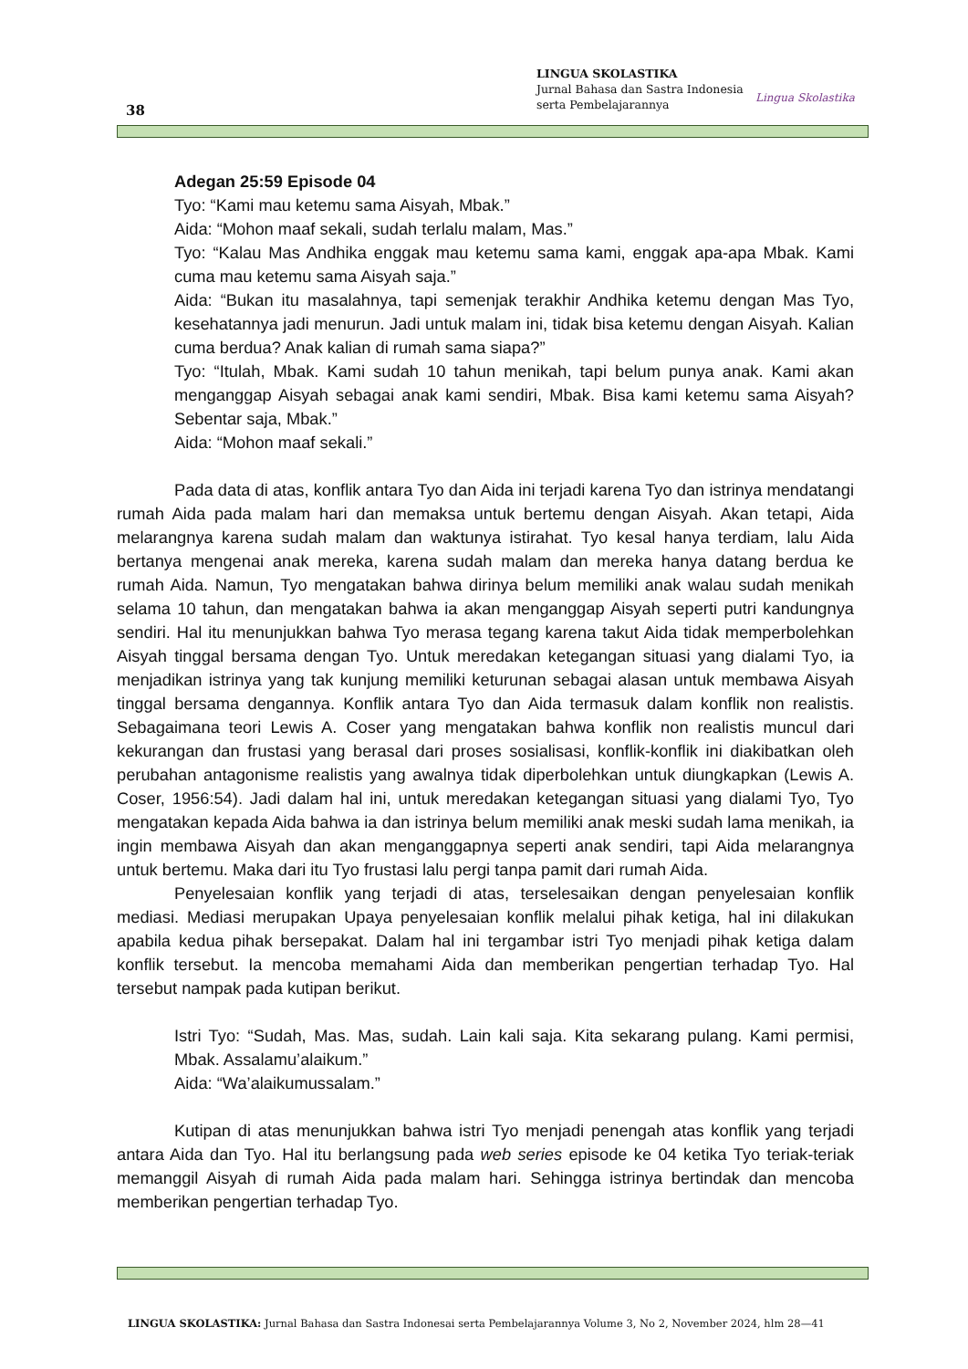38
LINGUA SKOLASTIKA
Jurnal Bahasa dan Sastra Indonesia
serta Pembelajarannya
Lingua Skolastika
Adegan 25:59 Episode 04
Tyo: “Kami mau ketemu sama Aisyah, Mbak.”
Aida: “Mohon maaf sekali, sudah terlalu malam, Mas.”
Tyo: “Kalau Mas Andhika enggak mau ketemu sama kami, enggak apa-apa Mbak. Kami cuma mau ketemu sama Aisyah saja.”
Aida: “Bukan itu masalahnya, tapi semenjak terakhir Andhika ketemu dengan Mas Tyo, kesehatannya jadi menurun. Jadi untuk malam ini, tidak bisa ketemu dengan Aisyah. Kalian cuma berdua? Anak kalian di rumah sama siapa?”
Tyo: “Itulah, Mbak. Kami sudah 10 tahun menikah, tapi belum punya anak. Kami akan menganggap Aisyah sebagai anak kami sendiri, Mbak. Bisa kami ketemu sama Aisyah? Sebentar saja, Mbak.”
Aida: “Mohon maaf sekali.”
Pada data di atas, konflik antara Tyo dan Aida ini terjadi karena Tyo dan istrinya mendatangi rumah Aida pada malam hari dan memaksa untuk bertemu dengan Aisyah. Akan tetapi, Aida melarangnya karena sudah malam dan waktunya istirahat. Tyo kesal hanya terdiam, lalu Aida bertanya mengenai anak mereka, karena sudah malam dan mereka hanya datang berdua ke rumah Aida. Namun, Tyo mengatakan bahwa dirinya belum memiliki anak walau sudah menikah selama 10 tahun, dan mengatakan bahwa ia akan menganggap Aisyah seperti putri kandungnya sendiri. Hal itu menunjukkan bahwa Tyo merasa tegang karena takut Aida tidak memperbolehkan Aisyah tinggal bersama dengan Tyo. Untuk meredakan ketegangan situasi yang dialami Tyo, ia menjadikan istrinya yang tak kunjung memiliki keturunan sebagai alasan untuk membawa Aisyah tinggal bersama dengannya. Konflik antara Tyo dan Aida termasuk dalam konflik non realistis. Sebagaimana teori Lewis A. Coser yang mengatakan bahwa konflik non realistis muncul dari kekurangan dan frustasi yang berasal dari proses sosialisasi, konflik-konflik ini diakibatkan oleh perubahan antagonisme realistis yang awalnya tidak diperbolehkan untuk diungkapkan (Lewis A. Coser, 1956:54). Jadi dalam hal ini, untuk meredakan ketegangan situasi yang dialami Tyo, Tyo mengatakan kepada Aida bahwa ia dan istrinya belum memiliki anak meski sudah lama menikah, ia ingin membawa Aisyah dan akan menganggapnya seperti anak sendiri, tapi Aida melarangnya untuk bertemu. Maka dari itu Tyo frustasi lalu pergi tanpa pamit dari rumah Aida.
Penyelesaian konflik yang terjadi di atas, terselesaikan dengan penyelesaian konflik mediasi. Mediasi merupakan Upaya penyelesaian konflik melalui pihak ketiga, hal ini dilakukan apabila kedua pihak bersepakat. Dalam hal ini tergambar istri Tyo menjadi pihak ketiga dalam konflik tersebut. Ia mencoba memahami Aida dan memberikan pengertian terhadap Tyo. Hal tersebut nampak pada kutipan berikut.
Istri Tyo: “Sudah, Mas. Mas, sudah. Lain kali saja. Kita sekarang pulang. Kami permisi, Mbak. Assalamu’alaikum.”
Aida: “Wa’alaikumussalam.”
Kutipan di atas menunjukkan bahwa istri Tyo menjadi penengah atas konflik yang terjadi antara Aida dan Tyo. Hal itu berlangsung pada web series episode ke 04 ketika Tyo teriak-teriak memanggil Aisyah di rumah Aida pada malam hari. Sehingga istrinya bertindak dan mencoba memberikan pengertian terhadap Tyo.
LINGUA SKOLASTIKA: Jurnal Bahasa dan Sastra Indonesai serta Pembelajarannya Volume 3, No 2, November 2024, hlm 28—41